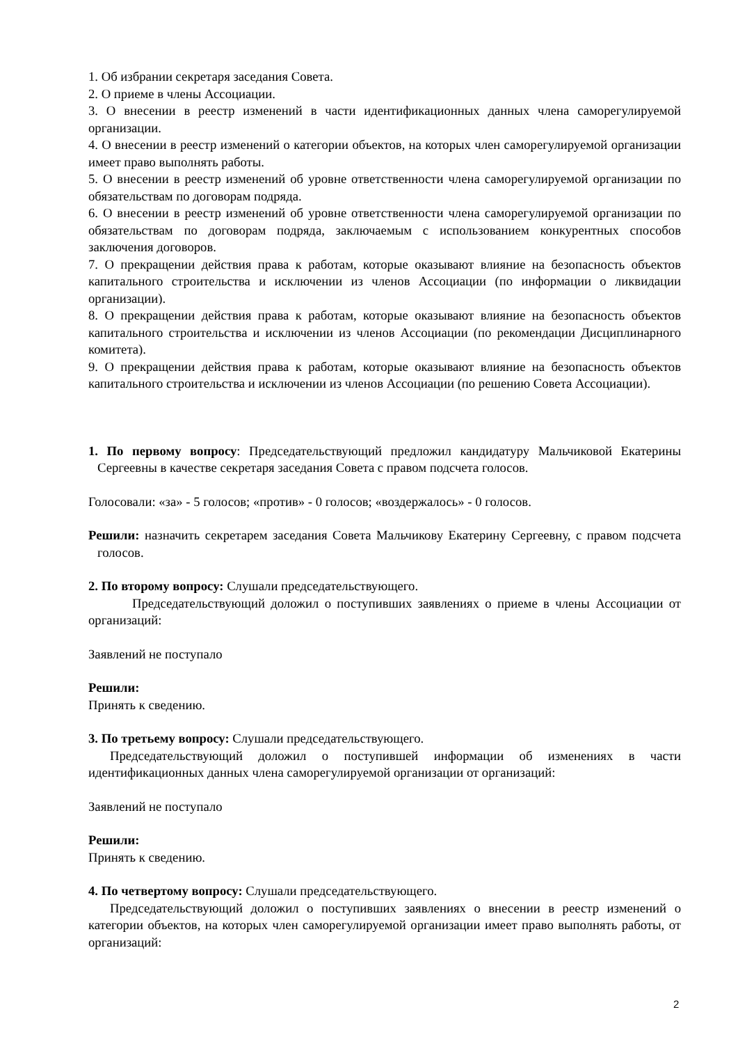1. Об избрании секретаря заседания Совета.
2. О приеме в члены Ассоциации.
3. О внесении в реестр изменений в части идентификационных данных члена саморегулируемой организации.
4. О внесении в реестр изменений о категории объектов, на которых член саморегулируемой организации имеет право выполнять работы.
5. О внесении в реестр изменений об уровне ответственности члена саморегулируемой организации по обязательствам по договорам подряда.
6. О внесении в реестр изменений об уровне ответственности члена саморегулируемой организации по обязательствам по договорам подряда, заключаемым с использованием конкурентных способов заключения договоров.
7. О прекращении действия права к работам, которые оказывают влияние на безопасность объектов капитального строительства и исключении из членов Ассоциации (по информации о ликвидации организации).
8. О прекращении действия права к работам, которые оказывают влияние на безопасность объектов капитального строительства и исключении из членов Ассоциации (по рекомендации Дисциплинарного комитета).
9. О прекращении действия права к работам, которые оказывают влияние на безопасность объектов капитального строительства и исключении из членов Ассоциации (по решению Совета Ассоциации).
1. По первому вопросу: Председательствующий предложил кандидатуру Мальчиковой Екатерины Сергеевны в качестве секретаря заседания Совета с правом подсчета голосов.
Голосовали: «за» - 5 голосов; «против» - 0 голосов; «воздержалось» - 0 голосов.
Решили: назначить секретарем заседания Совета Мальчикову Екатерину Сергеевну, с правом подсчета голосов.
2. По второму вопросу: Слушали председательствующего.
Председательствующий доложил о поступивших заявлениях о приеме в члены Ассоциации от организаций:
Заявлений не поступало
Решили:
Принять к сведению.
3. По третьему вопросу: Слушали председательствующего.
Председательствующий доложил о поступившей информации об изменениях в части идентификационных данных члена саморегулируемой организации от организаций:
Заявлений не поступало
Решили:
Принять к сведению.
4. По четвертому вопросу: Слушали председательствующего.
Председательствующий доложил о поступивших заявлениях о внесении в реестр изменений о категории объектов, на которых член саморегулируемой организации имеет право выполнять работы, от организаций:
2